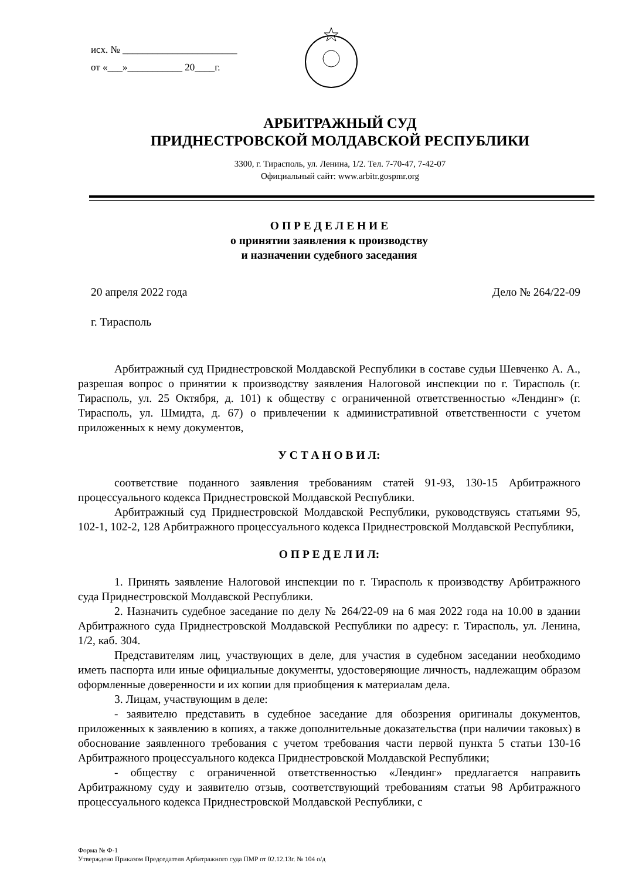исх. № _______________________
от «___»___________ 20____г.
АРБИТРАЖНЫЙ СУД
ПРИДНЕСТРОВСКОЙ МОЛДАВСКОЙ РЕСПУБЛИКИ
3300, г. Тирасполь, ул. Ленина, 1/2. Тел. 7-70-47, 7-42-07
Официальный сайт: www.arbitr.gospmr.org
О П Р Е Д Е Л Е Н И Е
о принятии заявления к производству
и назначении судебного заседания
20 апреля 2022 года Дело № 264/22-09
г. Тирасполь
Арбитражный суд Приднестровской Молдавской Республики в составе судьи Шевченко А. А., разрешая вопрос о принятии к производству заявления Налоговой инспекции по г. Тирасполь (г. Тирасполь, ул. 25 Октября, д. 101) к обществу с ограниченной ответственностью «Лендинг» (г. Тирасполь, ул. Шмидта, д. 67) о привлечении к административной ответственности с учетом приложенных к нему документов,
У С Т А Н О В И Л:
соответствие поданного заявления требованиям статей 91-93, 130-15 Арбитражного процессуального кодекса Приднестровской Молдавской Республики.
Арбитражный суд Приднестровской Молдавской Республики, руководствуясь статьями 95, 102-1, 102-2, 128 Арбитражного процессуального кодекса Приднестровской Молдавской Республики,
О П Р Е Д Е Л И Л:
1. Принять заявление Налоговой инспекции по г. Тирасполь к производству Арбитражного суда Приднестровской Молдавской Республики.
2. Назначить судебное заседание по делу № 264/22-09 на 6 мая 2022 года на 10.00 в здании Арбитражного суда Приднестровской Молдавской Республики по адресу: г. Тирасполь, ул. Ленина, 1/2, каб. 304.
Представителям лиц, участвующих в деле, для участия в судебном заседании необходимо иметь паспорта или иные официальные документы, удостоверяющие личность, надлежащим образом оформленные доверенности и их копии для приобщения к материалам дела.
3. Лицам, участвующим в деле:
- заявителю представить в судебное заседание для обозрения оригиналы документов, приложенных к заявлению в копиях, а также дополнительные доказательства (при наличии таковых) в обоснование заявленного требования с учетом требования части первой пункта 5 статьи 130-16 Арбитражного процессуального кодекса Приднестровской Молдавской Республики;
- обществу с ограниченной ответственностью «Лендинг» предлагается направить Арбитражному суду и заявителю отзыв, соответствующий требованиям статьи 98 Арбитражного процессуального кодекса Приднестровской Молдавской Республики, с
Форма № Ф-1
Утверждено Приказом Председателя Арбитражного суда ПМР от 02.12.13г. № 104 о/д